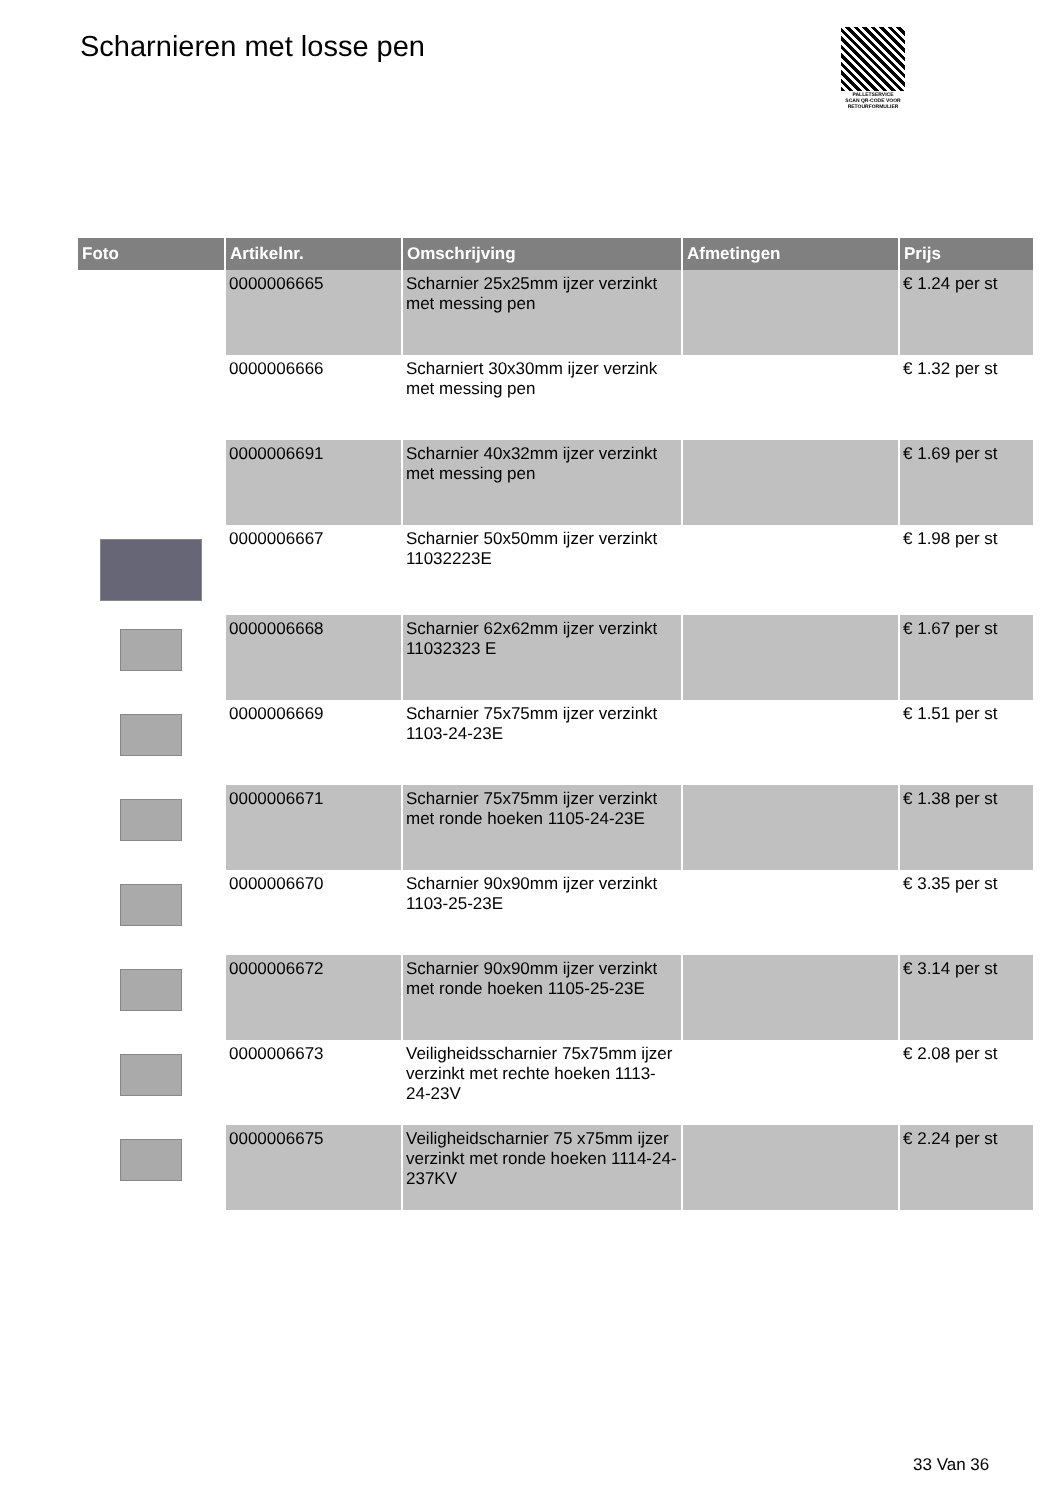Scharnieren met losse pen
PALLETSERVICE
SCAN QR-CODE VOOR RETOURFORMULIER
| Foto | Artikelnr. | Omschrijving | Afmetingen | Prijs |
| --- | --- | --- | --- | --- |
| | 0000006665 | Scharnier 25x25mm ijzer verzinkt met messing pen | | € 1.24 per st |
| | 0000006666 | Scharniert 30x30mm ijzer verzink met messing pen | | € 1.32 per st |
| | 0000006691 | Scharnier 40x32mm ijzer verzinkt met messing pen | | € 1.69 per st |
| | 0000006667 | Scharnier 50x50mm ijzer verzinkt 11032223E | | € 1.98 per st |
| | 0000006668 | Scharnier 62x62mm ijzer verzinkt 11032323 E | | € 1.67 per st |
| | 0000006669 | Scharnier 75x75mm ijzer verzinkt 1103-24-23E | | € 1.51 per st |
| | 0000006671 | Scharnier 75x75mm ijzer verzinkt met ronde hoeken 1105-24-23E | | € 1.38 per st |
| | 0000006670 | Scharnier 90x90mm ijzer verzinkt 1103-25-23E | | € 3.35 per st |
| | 0000006672 | Scharnier 90x90mm ijzer verzinkt met ronde hoeken 1105-25-23E | | € 3.14 per st |
| | 0000006673 | Veiligheidsscharnier 75x75mm ijzer verzinkt met rechte hoeken 1113-24-23V | | € 2.08 per st |
| | 0000006675 | Veiligheidscharnier 75 x75mm ijzer verzinkt met ronde hoeken 1114-24-237KV | | € 2.24 per st |
33 Van 36